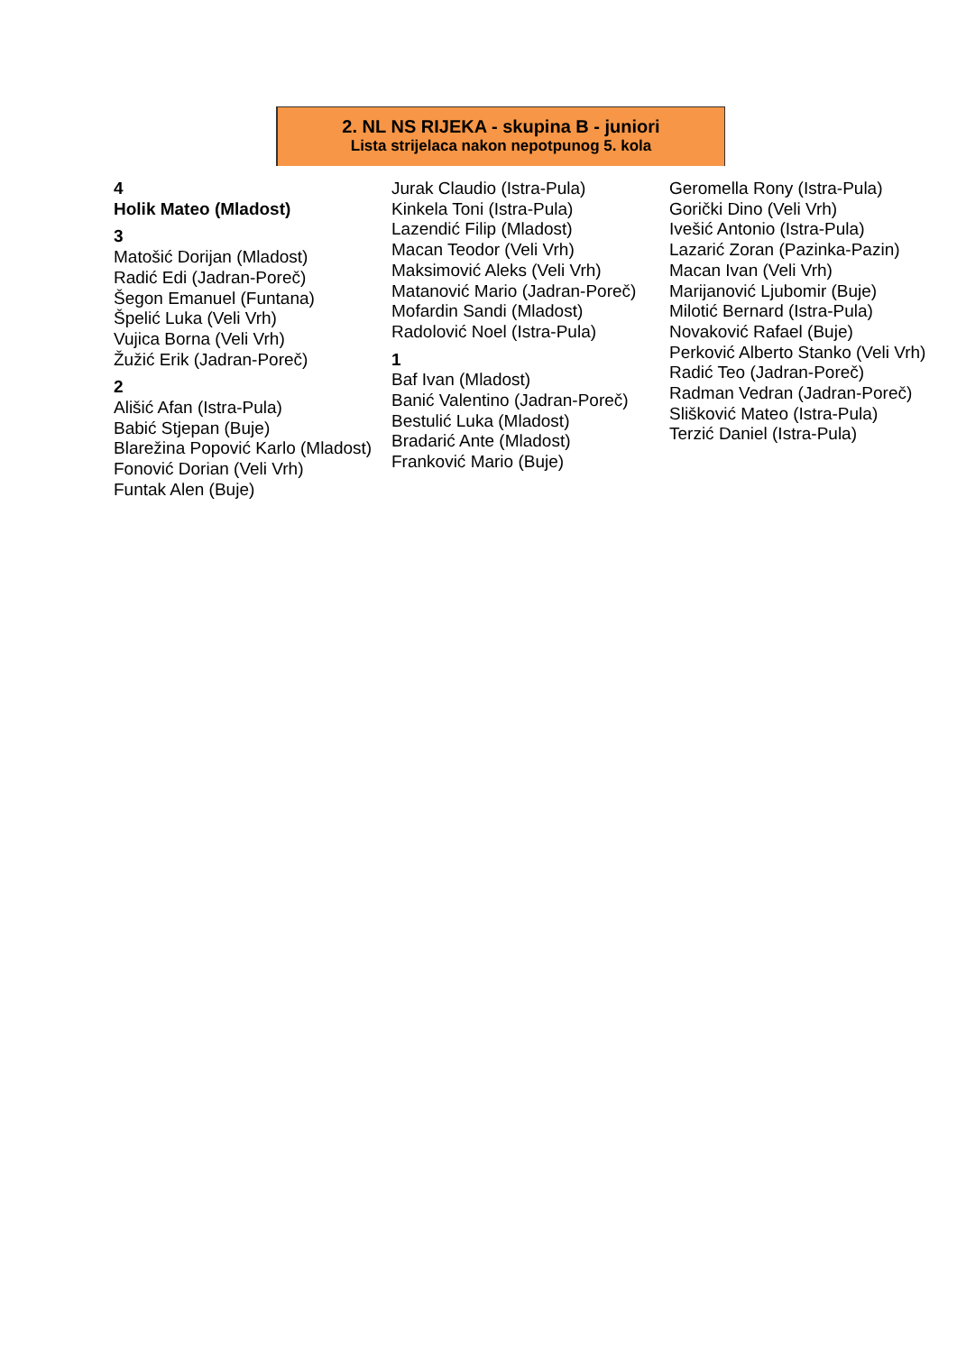2. NL NS RIJEKA - skupina B - juniori
Lista strijelaca nakon nepotpunog 5. kola
4
Holik Mateo (Mladost)
3
Matošić Dorijan (Mladost)
Radić Edi (Jadran-Poreč)
Šegon Emanuel (Funtana)
Špelić Luka (Veli Vrh)
Vujica Borna (Veli Vrh)
Žužić Erik (Jadran-Poreč)
2
Ališić Afan (Istra-Pula)
Babić Stjepan (Buje)
Blarežina Popović Karlo (Mladost)
Fonović Dorian (Veli Vrh)
Funtak Alen (Buje)
Jurak Claudio (Istra-Pula)
Kinkela Toni (Istra-Pula)
Lazendić Filip (Mladost)
Macan Teodor (Veli Vrh)
Maksimović Aleks (Veli Vrh)
Matanović Mario (Jadran-Poreč)
Mofardin Sandi (Mladost)
Radolović Noel (Istra-Pula)
1
Baf Ivan (Mladost)
Banić Valentino (Jadran-Poreč)
Bestulić Luka (Mladost)
Bradarić Ante (Mladost)
Franković Mario (Buje)
Geromella Rony (Istra-Pula)
Gorički Dino (Veli Vrh)
Ivešić Antonio (Istra-Pula)
Lazarić Zoran (Pazinka-Pazin)
Macan Ivan (Veli Vrh)
Marijanović Ljubomir (Buje)
Milotić Bernard (Istra-Pula)
Novaković Rafael (Buje)
Perković Alberto Stanko (Veli Vrh)
Radić Teo (Jadran-Poreč)
Radman Vedran (Jadran-Poreč)
Slišković Mateo (Istra-Pula)
Terzić Daniel (Istra-Pula)